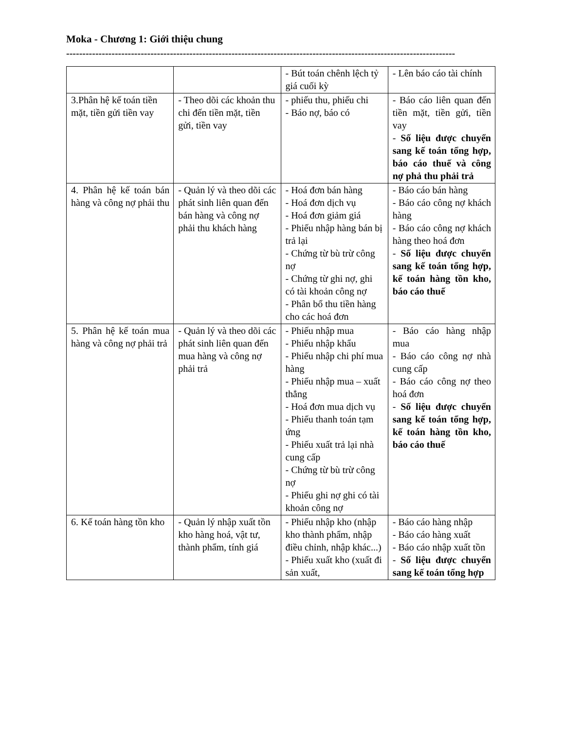Moka - Chương 1: Giới thiệu chung
------------------------------------------------------------------------------------------------------------------------
| | | - Bút toán chênh lệch tỷ giá cuối kỳ | - Lên báo cáo tài chính |
| 3.Phân hệ kế toán tiền mặt, tiền gửi tiền vay | - Theo dõi các khoản thu chi đến tiền mặt, tiền gửi, tiền vay | - phiếu thu, phiếu chi - Báo nợ, báo có | - Báo cáo liên quan đến tiền mặt, tiền gửi, tiền vay - Số liệu được chuyển sang kế toán tổng hợp, báo cáo thuế và công nợ phả thu phải trả |
| 4. Phân hệ kế toán bán hàng và công nợ phải thu | - Quản lý và theo dõi các phát sinh liên quan đến bán hàng và công nợ phải thu khách hàng | - Hoá đơn bán hàng - Hoá đơn dịch vụ - Hoá đơn giảm giá - Phiếu nhập hàng bán bị trả lại - Chứng từ bù trừ công nợ - Chứng từ ghi nợ, ghi có tài khoản công nợ - Phân bổ thu tiền hàng cho các hoá đơn | - Báo cáo bán hàng - Báo cáo công nợ khách hàng - Báo cáo công nợ khách hàng theo hoá đơn - Số liệu được chuyển sang kế toán tổng hợp, kế toán hàng tồn kho, báo cáo thuế |
| 5. Phân hệ kế toán mua hàng và công nợ phải trả | - Quản lý và theo dõi các phát sinh liên quan đến mua hàng và công nợ phải trả | - Phiếu nhập mua - Phiếu nhập khẩu - Phiếu nhập chi phí mua hàng - Phiếu nhập mua – xuất thẳng - Hoá đơn mua dịch vụ - Phiếu thanh toán tạm ứng - Phiếu xuất trả lại nhà cung cấp - Chứng từ bù trừ công nợ - Phiếu ghi nợ ghi có tài khoản công nợ | - Báo cáo hàng nhập mua - Báo cáo công nợ nhà cung cấp - Báo cáo công nợ theo hoá đơn - Số liệu được chuyển sang kế toán tổng hợp, kế toán hàng tồn kho, báo cáo thuế |
| 6. Kế toán hàng tồn kho | - Quản lý nhập xuất tồn kho hàng hoá, vật tư, thành phẩm, tính giá | - Phiếu nhập kho (nhập kho thành phẩm, nhập điều chỉnh, nhập khác...) - Phiếu xuất kho (xuất đi sản xuất, | - Báo cáo hàng nhập - Báo cáo hàng xuất - Báo cáo nhập xuất tồn - Số liệu được chuyển sang kế toán tổng hợp |